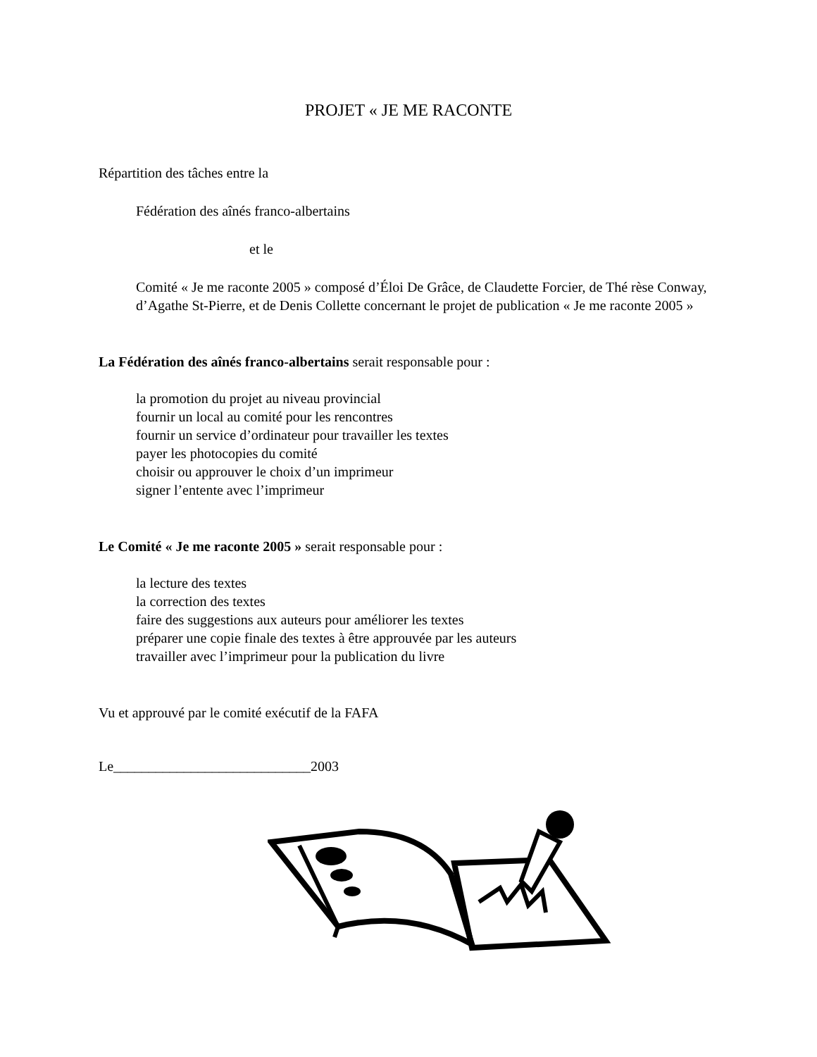PROJET « JE ME RACONTE
Répartition des tâches entre la
Fédération des aînés franco-albertains
et le
Comité « Je me raconte 2005 » composé d’Éloi De Grâce, de Claudette Forcier, de Thé rèse Conway, d’Agathe St-Pierre, et de Denis Collette concernant le projet de publication « Je me raconte 2005 »
La Fédération des aînés franco-albertains serait responsable pour :
la promotion du projet au niveau provincial
fournir un local au comité pour les rencontres
fournir un service d’ordinateur pour travailler les textes
payer les photocopies du comité
choisir ou approuver le choix d’un imprimeur
signer l’entente avec l’imprimeur
Le Comité « Je me raconte 2005 » serait responsable pour :
la lecture des textes
la correction des textes
faire des suggestions aux auteurs pour améliorer les textes
préparer une copie finale des textes à être approuvée par les auteurs
travailler avec l’imprimeur pour la publication du livre
Vu et approuvé par le comité exécutif de la FAFA
Le____________________________2003